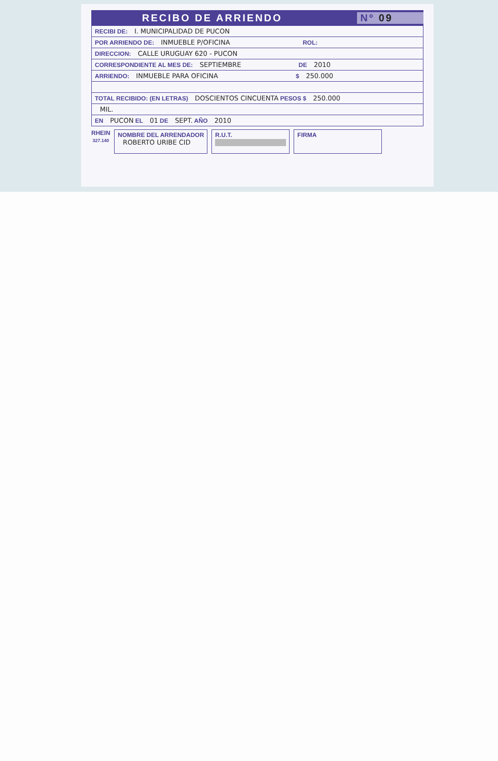RECIBO DE ARRIENDO Nº 09
RECIBI DE: I. MUNICIPALIDAD DE PUCON
POR ARRIENDO DE: INMUEBLE P/OFICINA ROL:
DIRECCION: CALLE URUGUAY 620 - PUCON
CORRESPONDIENTE AL MES DE: SEPTIEMBRE DE 2010
ARRIENDO: INMUEBLE PARA OFICINA $ 250.000
TOTAL RECIBIDO: (EN LETRAS) DOSCIENTOS CINCUENTA PESOS $ 250.000
MIL.
EN PUCON EL 01 DE SEPT. AÑO 2010
RHEIN
327.140
NOMBRE DEL ARRENDADOR
ROBERTO URIBE CID
R.U.T.
FIRMA